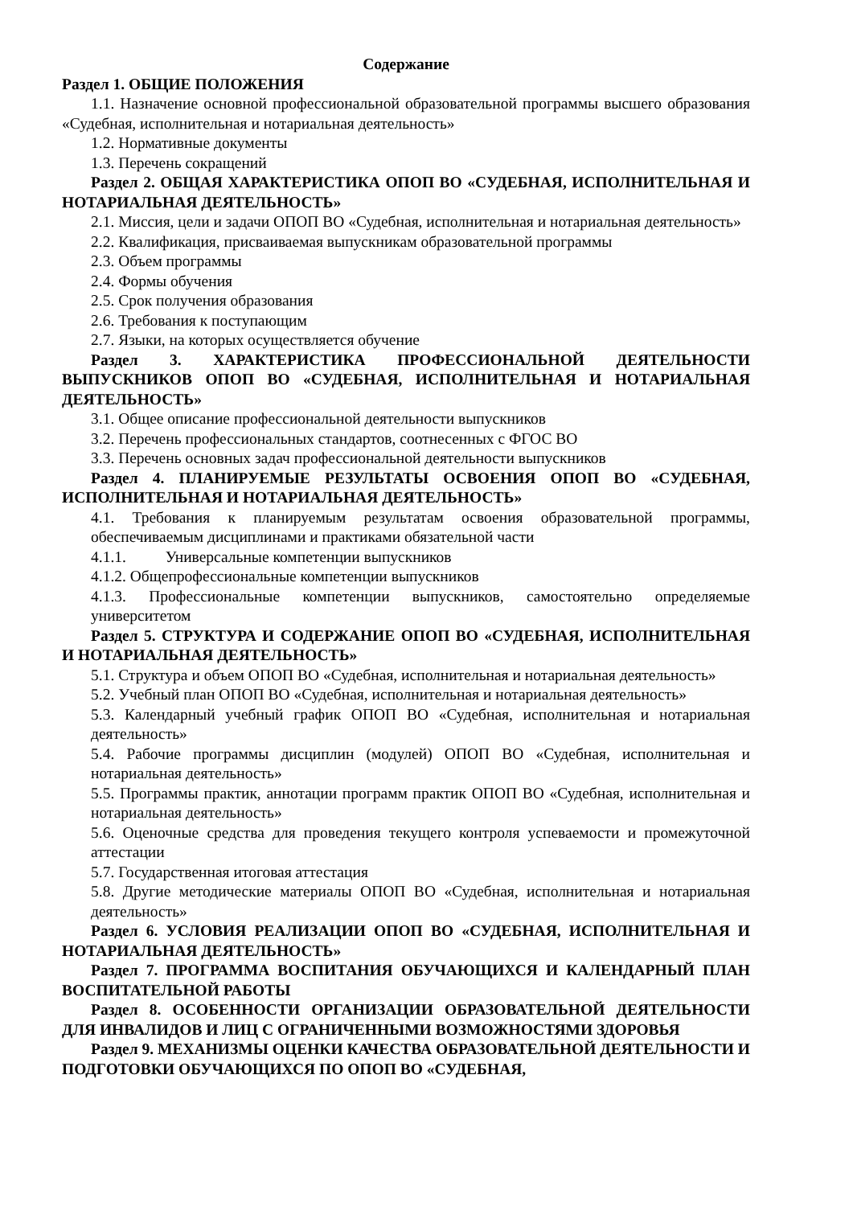Содержание
Раздел 1. ОБЩИЕ ПОЛОЖЕНИЯ
1.1. Назначение основной профессиональной образовательной программы высшего образования «Судебная, исполнительная и нотариальная деятельность»
1.2. Нормативные документы
1.3. Перечень сокращений
Раздел 2. ОБЩАЯ ХАРАКТЕРИСТИКА ОПОП ВО «СУДЕБНАЯ, ИСПОЛНИТЕЛЬНАЯ И НОТАРИАЛЬНАЯ ДЕЯТЕЛЬНОСТЬ»
2.1. Миссия, цели и задачи ОПОП ВО «Судебная, исполнительная и нотариальная деятельность»
2.2. Квалификация, присваиваемая выпускникам образовательной программы
2.3. Объем программы
2.4. Формы обучения
2.5. Срок получения образования
2.6. Требования к поступающим
2.7. Языки, на которых осуществляется обучение
Раздел 3. ХАРАКТЕРИСТИКА ПРОФЕССИОНАЛЬНОЙ ДЕЯТЕЛЬНОСТИ ВЫПУСКНИКОВ ОПОП ВО «СУДЕБНАЯ, ИСПОЛНИТЕЛЬНАЯ И НОТАРИАЛЬНАЯ ДЕЯТЕЛЬНОСТЬ»
3.1. Общее описание профессиональной деятельности выпускников
3.2. Перечень профессиональных стандартов, соотнесенных с ФГОС ВО
3.3. Перечень основных задач профессиональной деятельности выпускников
Раздел 4. ПЛАНИРУЕМЫЕ РЕЗУЛЬТАТЫ ОСВОЕНИЯ ОПОП ВО «СУДЕБНАЯ, ИСПОЛНИТЕЛЬНАЯ И НОТАРИАЛЬНАЯ ДЕЯТЕЛЬНОСТЬ»
4.1. Требования к планируемым результатам освоения образовательной программы, обеспечиваемым дисциплинами и практиками обязательной части
4.1.1. Универсальные компетенции выпускников
4.1.2. Общепрофессиональные компетенции выпускников
4.1.3. Профессиональные компетенции выпускников, самостоятельно определяемые университетом
Раздел 5. СТРУКТУРА И СОДЕРЖАНИЕ ОПОП ВО «СУДЕБНАЯ, ИСПОЛНИТЕЛЬНАЯ И НОТАРИАЛЬНАЯ ДЕЯТЕЛЬНОСТЬ»
5.1. Структура и объем ОПОП ВО «Судебная, исполнительная и нотариальная деятельность»
5.2. Учебный план ОПОП ВО «Судебная, исполнительная и нотариальная деятельность»
5.3. Календарный учебный график ОПОП ВО «Судебная, исполнительная и нотариальная деятельность»
5.4. Рабочие программы дисциплин (модулей) ОПОП ВО «Судебная, исполнительная и нотариальная деятельность»
5.5. Программы практик, аннотации программ практик ОПОП ВО «Судебная, исполнительная и нотариальная деятельность»
5.6. Оценочные средства для проведения текущего контроля успеваемости и промежуточной аттестации
5.7. Государственная итоговая аттестация
5.8. Другие методические материалы ОПОП ВО «Судебная, исполнительная и нотариальная деятельность»
Раздел 6. УСЛОВИЯ РЕАЛИЗАЦИИ ОПОП ВО «СУДЕБНАЯ, ИСПОЛНИТЕЛЬНАЯ И НОТАРИАЛЬНАЯ ДЕЯТЕЛЬНОСТЬ»
Раздел 7. ПРОГРАММА ВОСПИТАНИЯ ОБУЧАЮЩИХСЯ И КАЛЕНДАРНЫЙ ПЛАН ВОСПИТАТЕЛЬНОЙ РАБОТЫ
Раздел 8. ОСОБЕННОСТИ ОРГАНИЗАЦИИ ОБРАЗОВАТЕЛЬНОЙ ДЕЯТЕЛЬНОСТИ ДЛЯ ИНВАЛИДОВ И ЛИЦ С ОГРАНИЧЕННЫМИ ВОЗМОЖНОСТЯМИ ЗДОРОВЬЯ
Раздел 9. МЕХАНИЗМЫ ОЦЕНКИ КАЧЕСТВА ОБРАЗОВАТЕЛЬНОЙ ДЕЯТЕЛЬНОСТИ И ПОДГОТОВКИ ОБУЧАЮЩИХСЯ ПО ОПОП ВО «СУДЕБНАЯ,